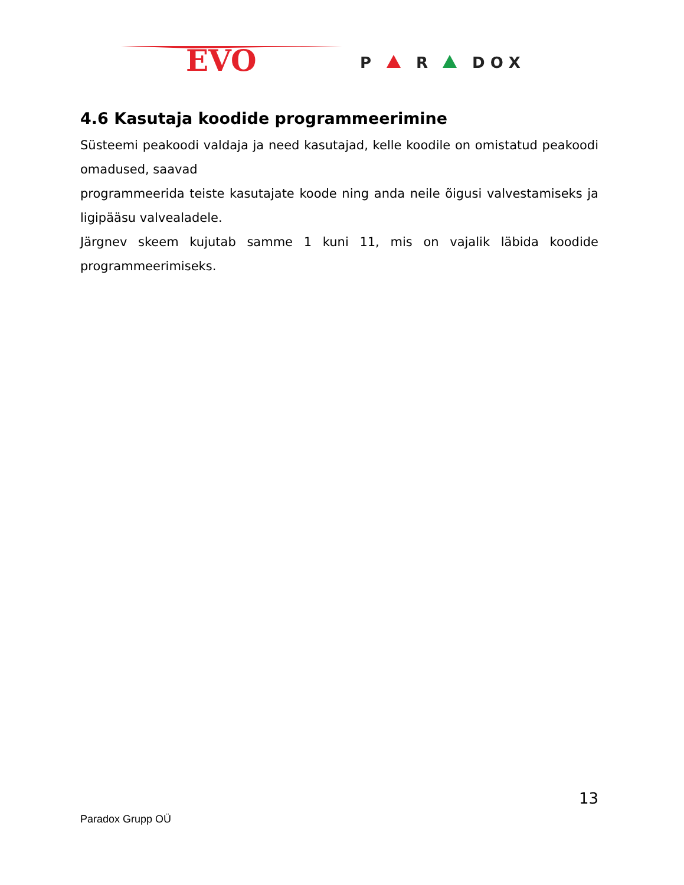EVO
P
R
D O X
4.6 Kasutaja koodide programmeerimine
Süsteemi peakoodi valdaja ja need kasutajad, kelle koodile on omistatud peakoodi omadused, saavad
programmeerida teiste kasutajate koode ning anda neile õigusi valvestamiseks ja ligipääsu valvealadele.
Järgnev skeem kujutab samme 1 kuni 11, mis on vajalik läbida koodide programmeerimiseks.
13
Paradox Grupp OÜ